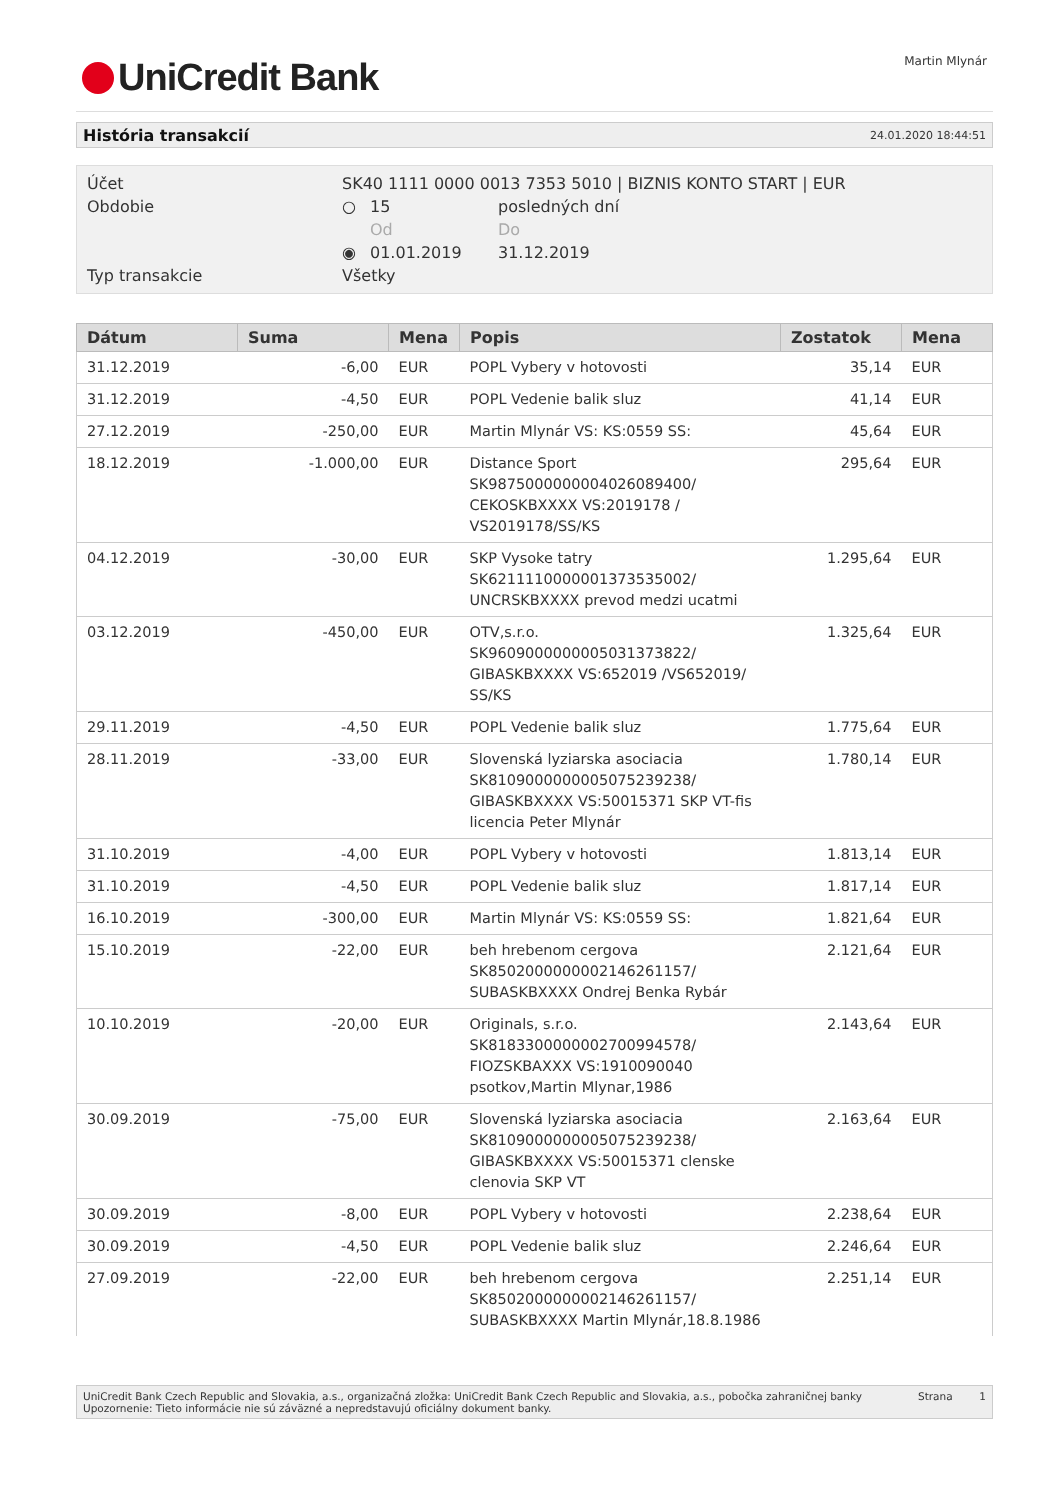UniCredit Bank Martin Mlynár
História transakcií 24.01.2020 18:44:51
| Účet | SK40 1111 0000 0013 7353 5010 / BIZNIS KONTO START / EUR | | |
| Obdobie | ○ | 15 | posledných dní |
| | | Od | Do |
| | ◉ | 01.01.2019 | 31.12.2019 |
| Typ transakcie | Všetky | | |
| Dátum | Suma | Mena | Popis | Zostatok | Mena |
| --- | --- | --- | --- | --- | --- |
| 31.12.2019 | -6,00 | EUR | POPL Vybery v hotovosti | 35,14 | EUR |
| 31.12.2019 | -4,50 | EUR | POPL Vedenie balik sluz | 41,14 | EUR |
| 27.12.2019 | -250,00 | EUR | Martin Mlynár VS: KS:0559 SS: | 45,64 | EUR |
| 18.12.2019 | -1.000,00 | EUR | Distance Sport SK9875000000004026089400/ CEKOSKBXXXX VS:2019178 / VS2019178/SS/KS | 295,64 | EUR |
| 04.12.2019 | -30,00 | EUR | SKP Vysoke tatry SK6211110000001373535002/ UNCRSKBXXXX prevod medzi ucatmi | 1.295,64 | EUR |
| 03.12.2019 | -450,00 | EUR | OTV,s.r.o. SK9609000000005031373822/ GIBASKBXXXX VS:652019 /VS652019/ SS/KS | 1.325,64 | EUR |
| 29.11.2019 | -4,50 | EUR | POPL Vedenie balik sluz | 1.775,64 | EUR |
| 28.11.2019 | -33,00 | EUR | Slovenská lyziarska asociacia SK8109000000005075239238/ GIBASKBXXXX VS:50015371 SKP VT-fis licencia Peter Mlynár | 1.780,14 | EUR |
| 31.10.2019 | -4,00 | EUR | POPL Vybery v hotovosti | 1.813,14 | EUR |
| 31.10.2019 | -4,50 | EUR | POPL Vedenie balik sluz | 1.817,14 | EUR |
| 16.10.2019 | -300,00 | EUR | Martin Mlynár VS: KS:0559 SS: | 1.821,64 | EUR |
| 15.10.2019 | -22,00 | EUR | beh hrebenom cergova SK8502000000002146261157/ SUBASKBXXXX Ondrej Benka Rybár | 2.121,64 | EUR |
| 10.10.2019 | -20,00 | EUR | Originals, s.r.o. SK8183300000002700994578/ FIOZSKBAXXX VS:1910090040 psotkov,Martin Mlynar,1986 | 2.143,64 | EUR |
| 30.09.2019 | -75,00 | EUR | Slovenská lyziarska asociacia SK8109000000005075239238/ GIBASKBXXXX VS:50015371 clenske clenovia SKP VT | 2.163,64 | EUR |
| 30.09.2019 | -8,00 | EUR | POPL Vybery v hotovosti | 2.238,64 | EUR |
| 30.09.2019 | -4,50 | EUR | POPL Vedenie balik sluz | 2.246,64 | EUR |
| 27.09.2019 | -22,00 | EUR | beh hrebenom cergova SK8502000000002146261157/ SUBASKBXXXX Martin Mlynár,18.8.1986 | 2.251,14 | EUR |
UniCredit Bank Czech Republic and Slovakia, a.s., organizačná zložka: UniCredit Bank Czech Republic and Slovakia, a.s., pobočka zahraničnej banky
Upozornenie: Tieto informácie nie sú záväzné a nepredstavujú oficiálny dokument banky.
Strana 1